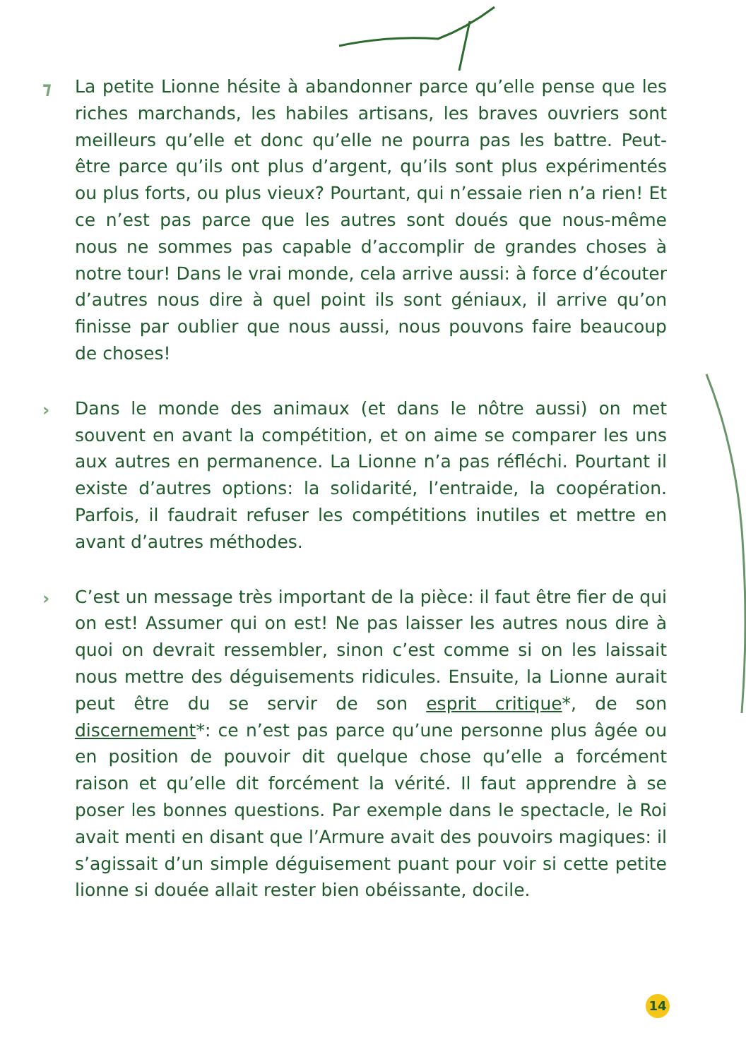⁊ La petite Lionne hésite à abandonner parce qu’elle pense que les riches marchands, les habiles artisans, les braves ouvriers sont meilleurs qu’elle et donc qu’elle ne pourra pas les battre. Peut-être parce qu’ils ont plus d’argent, qu’ils sont plus expérimentés ou plus forts, ou plus vieux? Pourtant, qui n’essaie rien n’a rien! Et ce n’est pas parce que les autres sont doués que nous-même nous ne sommes pas capable d’accomplir de grandes choses à notre tour! Dans le vrai monde, cela arrive aussi: à force d’écouter d’autres nous dire à quel point ils sont géniaux, il arrive qu’on finisse par oublier que nous aussi, nous pouvons faire beaucoup de choses!
› Dans le monde des animaux (et dans le nôtre aussi) on met souvent en avant la compétition, et on aime se comparer les uns aux autres en permanence. La Lionne n’a pas réfléchi. Pourtant il existe d’autres options: la solidarité, l’entraide, la coopération. Parfois, il faudrait refuser les compétitions inutiles et mettre en avant d’autres méthodes.
› C’est un message très important de la pièce: il faut être fier de qui on est! Assumer qui on est! Ne pas laisser les autres nous dire à quoi on devrait ressembler, sinon c’est comme si on les laissait nous mettre des déguisements ridicules. Ensuite, la Lionne aurait peut être du se servir de son esprit critique*, de son discernement*: ce n’est pas parce qu’une personne plus âgée ou en position de pouvoir dit quelque chose qu’elle a forcément raison et qu’elle dit forcément la vérité. Il faut apprendre à se poser les bonnes questions. Par exemple dans le spectacle, le Roi avait menti en disant que l’Armure avait des pouvoirs magiques: il s’agissait d’un simple déguisement puant pour voir si cette petite lionne si douée allait rester bien obéissante, docile.
14